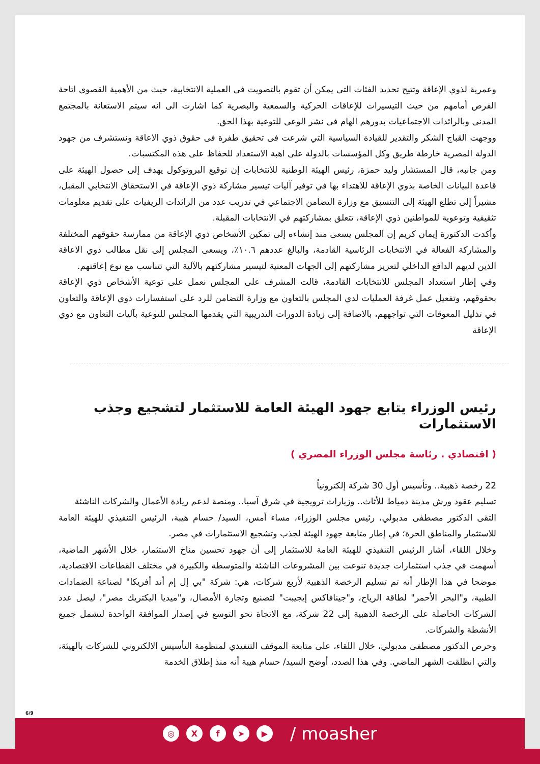وعمرية لذوي الإعاقة وتتيح تحديد الفئات التى يمكن أن تقوم بالتصويت فى العملية الانتخابية، حيث من الأهمية القصوى اتاحة الفرص أمامهم من حيث التيسيرات للإعاقات الحركية والسمعية والبصرية كما اشارت الى انه سيتم الاستعانة بالمجتمع المدنى وبالرائدات الاجتماعيات بدورهم الهام فى نشر الوعى للتوعية بهذا الحق.
ووجهت القباج الشكر والتقدير للقيادة السياسية التي شرعت فى تحقيق طفرة فى حقوق ذوي الاعاقة ونستشرف من جهود الدولة المصرية خارطة طريق وكل المؤسسات بالدولة على اهبة الاستعداد للحفاظ على هذه المكتسبات.
ومن جانبه، قال المستشار وليد حمزة، رئيس الهيئة الوطنية للانتخابات إن توقيع البروتوكول يهدف إلى حصول الهيئة على قاعدة البيانات الخاصة بذوي الإعاقة للاهتداء بها في توفير آليات تيسير مشاركة ذوي الإعاقة في الاستحقاق الانتخابي المقبل، مشيراً إلى تطلع الهيئة إلى التنسيق مع وزارة التضامن الاجتماعي في تدريب عدد من الرائدات الريفيات على تقديم معلومات تثقيفية وتوعوية للمواطنين ذوي الإعاقة، تتعلق بمشاركتهم في الانتخابات المقبلة.
وأكدت الدكتورة إيمان كريم إن المجلس يسعى منذ إنشاءه إلى تمكين الأشخاص ذوي الإعاقة من ممارسة حقوقهم المختلفة والمشاركة الفعالة في الانتخابات الرئاسية القادمة، والبالغ عددهم ١٠.٦٪، ويسعى المجلس إلى نقل مطالب ذوي الاعاقة الذين لديهم الدافع الداخلي لتعزيز مشاركتهم إلى الجهات المعنية لتيسير مشاركتهم بالآلية التي تتناسب مع نوع إعاقتهم.
وفي إطار استعداد المجلس للانتخابات القادمة، قالت المشرف على المجلس نعمل على توعية الأشخاص ذوي الإعاقة بحقوقهم، وتفعيل عمل غرفة العمليات لدي المجلس بالتعاون مع وزارة التضامن للرد على استفسارات ذوي الإعاقة والتعاون في تذليل المعوقات التي تواجههم، بالاضافة إلى زيادة الدورات التدريبية التي يقدمها المجلس للتوعية بآليات التعاون مع ذوي الإعاقة
رئيس الوزراء يتابع جهود الهيئة العامة للاستثمار لتشجيع وجذب الاستثمارات
( اقتصادي . رئاسة مجلس الوزراء المصري )
22 رخصة ذهبية.. وتأسيس أول 30 شركة إلكترونياً
تسليم عقود ورش مدينة دمياط للأثاث.. وزيارات ترويجية في شرق آسيا.. ومنصة لدعم ريادة الأعمال والشركات الناشئة
التقى الدكتور مصطفى مدبولي، رئيس مجلس الوزراء، مساء أمس، السيد/ حسام هيبة، الرئيس التنفيذي للهيئة العامة للاستثمار والمناطق الحرة؛ في إطار متابعة جهود الهيئة لجذب وتشجيع الاستثمارات في مصر.
وخلال اللقاء، أشار الرئيس التنفيذي للهيئة العامة للاستثمار إلى أن جهود تحسين مناخ الاستثمار، خلال الأشهر الماضية، أسهمت في جذب استثمارات جديدة تنوعت بين المشروعات الناشئة والمتوسطة والكبيرة في مختلف القطاعات الاقتصادية، موضحا في هذا الإطار أنه تم تسليم الرخصة الذهبية لأربع شركات، هي: شركة "بي إل إم أند أفريكا" لصناعة الضمادات الطبية، و"البحر الأحمر" لطاقة الرياح، و"جينافاكس إيجيبت" لتصنيع وتجارة الأمصال، و"ميديا اليكتريك مصر"، ليصل عدد الشركات الحاصلة على الرخصة الذهبية إلى 22 شركة، مع الاتجاة نحو التوسع في إصدار الموافقة الواحدة لتشمل جميع الأنشطة والشركات.
وحرص الدكتور مصطفى مدبولي، خلال اللقاء، على متابعة الموقف التنفيذي لمنظومة التأسيس الالكتروني للشركات بالهيئة، والتي انطلقت الشهر الماضي. وفي هذا الصدد، أوضح السيد/ حسام هيبة أنه منذ إطلاق الخدمة
6/9
◎ Xf ➤ ▶ / moasher